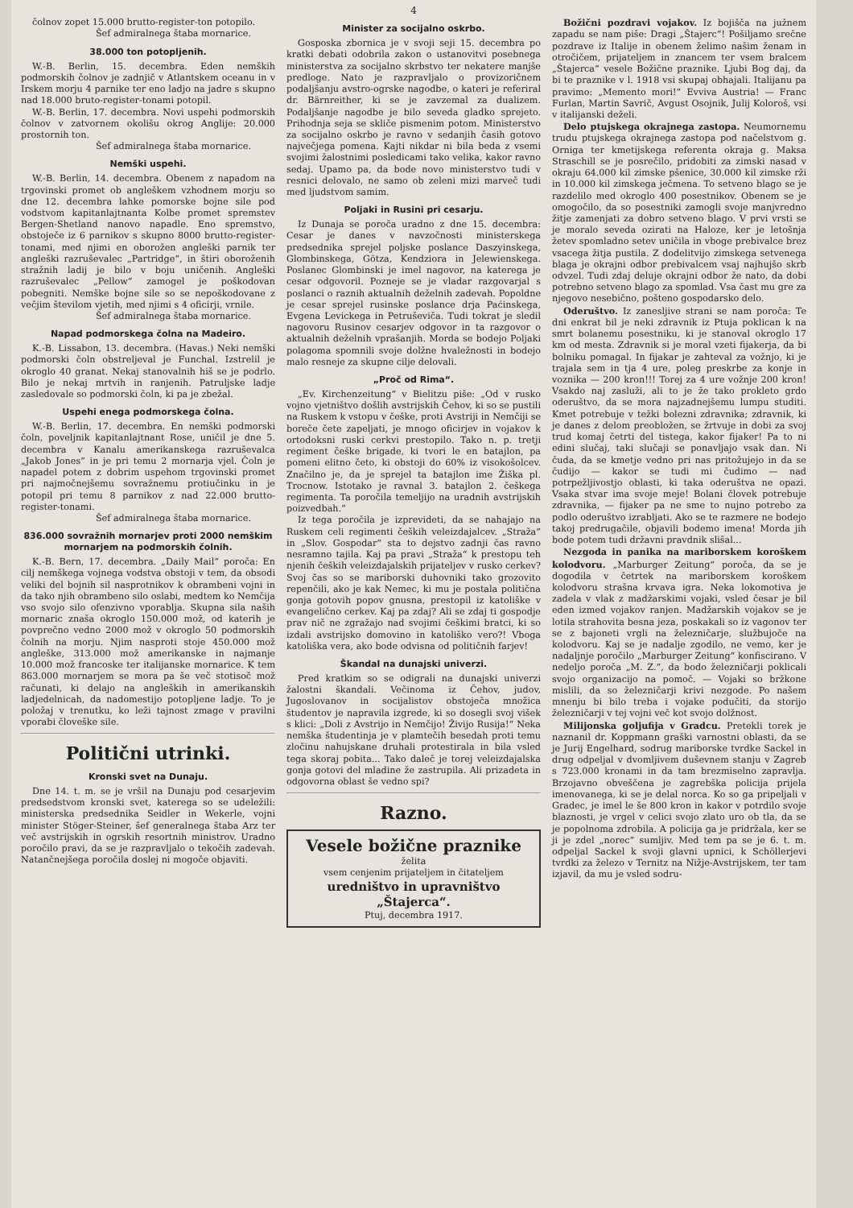4
čolnov zopet 15.000 brutto-register-ton potopilo.
Šef admiralnega štaba mornarice.
38.000 ton potopljenih.
W.-B. Berlin, 15. decembra. Eden nemških podmorskih čolnov je zadnjič v Atlantskem oceanu in v Irskem morju 4 parnike ter eno ladjo na jadre s skupno nad 18.000 bruto-register-tonami potopil.
W.-B. Berlin, 17. decembra. Novi uspehi podmorskih čolnov v zatvornem okolišu okrog Anglije: 20.000 prostornih ton.
Šef admiralnega štaba mornarice.
Nemški uspehi.
W.-B. Berlin, 14. decembra. Obenem z napadom na trgovinski promet ob angleškem vzhodnem morju so dne 12. decembra lahke pomorske bojne sile pod vodstvom kapitanlajtnanta Kolbe promet spremstev Bergen-Shetland nanovo napadle. Eno spremstvo, obstoječe iz 6 parnikov s skupno 8000 brutto-register-tonami, med njimi en oborožen angleški parnik ter angleški razruševalec „Partridge“, in štiri oboroženih stražnih ladij je bilo v boju uničenih. Angleški razruševalec „Pellow“ zamogel je poškodovan pobegniti. Nemške bojne sile so se nepoškodovane z večjim številom vjetih, med njimi s 4 oficirji, vrnile.
Šef admiralnega štaba mornarice.
Napad podmorskega čolna na Madeiro.
K.-B. Lissabon, 13. decembra. (Havas.) Neki nemški podmorski čoln obstreljeval je Funchal. Izstrelil je okroglo 40 granat. Nekaj stanovalnih hiš se je podrlo. Bilo je nekaj mrtvih in ranjenih. Patruljske ladje zasledovale so podmorski čoln, ki pa je zbežal.
Uspehi enega podmorskega čolna.
W.-B. Berlin, 17. decembra. En nemški podmorski čoln, poveljnik kapitanlajtnant Rose, uničil je dne 5. decembra v Kanalu amerikanskega razruševalca „Jakob Jones“ in je pri temu 2 mornarja vjel. Čoln je napadel potem z dobrim uspehom trgovinski promet pri najmočnejšemu sovražnemu protiučinku in je potopil pri temu 8 parnikov z nad 22.000 brutto-register-tonami.
Šef admiralnega štaba mornarice.
836.000 sovražnih mornarjev proti 2000 nemškim mornarjem na podmorskih čolnih.
K.-B. Bern, 17. decembra. „Daily Mail“ poroča: En cilj nemškega vojnega vodstva obstoji v tem, da obsodi veliki del bojnih sil nasprotnikov k obrambeni vojni in da tako njih obrambeno silo oslabi, medtem ko Nemčija vso svojo silo ofenzivno vporablja. Skupna sila naših mornaric znaša okroglo 150.000 mož, od katerih je povprečno vedno 2000 mož v okroglo 50 podmorskih čolnih na morju. Njim nasproti stoje 450.000 mož angleške, 313.000 mož amerikanske in najmanje 10.000 mož francoske ter italijanske mornarice. K tem 863.000 mornarjem se mora pa še več stotisoč mož računati, ki delajo na angleških in amerikanskih ladjedelnicah, da nadomestijo potopljene ladje. To je položaj v trenutku, ko leži tajnost zmage v pravilni vporabi človeške sile.
Politični utrinki.
Kronski svet na Dunaju.
Dne 14. t. m. se je vršil na Dunaju pod cesarjevim predsedstvom kronski svet, katerega so se udeležili: ministerska predsednika Seidler in Wekerle, vojni minister Stöger-Steiner, šef generalnega štaba Arz ter več avstrijskih in ogrskih resortnih ministrov. Uradno poročilo pravi, da se je razpravljalo o tekočih zadevah. Natančnejšega poročila doslej ni mogoče objaviti.
Minister za socijalno oskrbo.
Gosposka zbornica je v svoji seji 15. decembra po kratki debati odobrila zakon o ustanovitvi posebnega ministerstva za socijalno skrbstvo ter nekatere manjše predloge. Nato je razpravljalo o provizoričnem podaljšanju avstro-ogrske nagodbe, o kateri je referiral dr. Bärnreither, ki se je zavzemal za dualizem. Podaljšanje nagodbe je bilo seveda gladko sprejeto. Prihodnja seja se skliče pismenim potom. Ministerstvo za socijalno oskrbo je ravno v sedanjih časih gotovo največjega pomena. Kajti nikdar ni bila beda z vsemi svojimi žalostnimi posledicami tako velika, kakor ravno sedaj. Upamo pa, da bode novo ministerstvo tudi v resnici delovalo, ne samo ob zeleni mizi marveč tudi med ljudstvom samim.
Poljaki in Rusini pri cesarju.
Iz Dunaja se poroča uradno z dne 15. decembra: Cesar je danes v navzočnosti ministerskega predsednika sprejel poljske poslance Daszyinskega, Glombinskega, Götza, Kendziora in Jelewienskega. Poslanec Glombinski je imel nagovor, na katerega je cesar odgovoril. Pozneje se je vladar razgovarjal s poslanci o raznih aktualnih deželnih zadevah. Popoldne je cesar sprejel rusinske poslance drja Paćinskega, Evgena Levickega in Petruševiča. Tudi tokrat je sledil nagovoru Rusinov cesarjev odgovor in ta razgovor o aktualnih deželnih vprašanjih. Morda se bodejo Poljaki polagoma spomnili svoje dolžne hvaležnosti in bodejo malo resneje za skupne cilje delovali.
„Proč od Rima“.
„Ev. Kirchenzeitung“ v Bielitzu piše: „Od v rusko vojno vjetništvo došlih avstrijskih Čehov, ki so se pustili na Ruskem k vstopu v češke, proti Avstriji in Nemčiji se boreče čete zapeljati, je mnogo oficirjev in vojakov k ortodoksni ruski cerkvi prestopilo. Tako n. p. tretji regiment češke brigade, ki tvori le en batajlon, pa pomeni elitno četo, ki obstoji do 60% iz visokošolcev. Značilno je, da je sprejel ta batajlon ime Žiška pl. Trocnow. Istotako je ravnal 3. batajlon 2. češkega regimenta. Ta poročila temeljijo na uradnih avstrijskih poizvedbah.“
Iz tega poročila je izprevideti, da se nahajajo na Ruskem celi regimenti čeških veleizdajalcev. „Straža“ in „Slov. Gospodar“ sta to dejstvo zadnji čas ravno nesramno tajila. Kaj pa pravi „Straža“ k prestopu teh njenih čeških veleizdajalskih prijateljev v rusko cerkev? Svoj čas so se mariborski duhovniki tako grozovito repenčili, ako je kak Nemec, ki mu je postala politična gonja gotovih popov gnusna, prestopil iz katoliške v evangelično cerkev. Kaj pa zdaj? Ali se zdaj ti gospodje prav nič ne zgražajo nad svojimi češkimi bratci, ki so izdali avstrijsko domovino in katoliško vero?! Vboga katoliška vera, ako bode odvisna od političnih farjev!
Škandal na dunajski univerzi.
Pred kratkim so se odigrali na dunajski univerzi žalostni škandali. Večinoma iz Čehov, judov, Jugoslovanov in socijalistov obstoječa množica študentov je napravila izgrede, ki so dosegli svoj višek s klici: „Doli z Avstrijo in Nemčijo! Živijo Rusija!“ Neka nemška študentinja je v plamtečih besedah proti temu zločinu nahujskane druhali protestirala in bila vsled tega skoraj pobita... Tako daleč je torej veleizdajalska gonja gotovi del mladine že zastrupila. Ali prizadeta in odgovorna oblast še vedno spi?
Razno.
Vesele božične praznike
želita
vsem cenjenim prijateljem in čitateljem
uredništvo in upravništvo „Štajerca“.
Ptuj, decembra 1917.
Božični pozdravi vojakov. Iz bojišča na južnem zapadu se nam piše: Dragi „Štajerc“! Pošiljamo srečne pozdrave iz Italije in obenem želimo našim ženam in otročičem, prijateljem in znancem ter vsem bralcem „Štajerca“ vesele Božične praznike. Ljubi Bog daj, da bi te praznike v l. 1918 vsi skupaj obhajali. Italijanu pa pravimo: „Memento mori!“ Evviva Austria! — Franc Furlan, Martin Savrič, Avgust Osojnik, Julij Koloroš, vsi v italijanski deželi.
Delo ptujskega okrajnega zastopa. Neumornemu trudu ptujskega okrajnega zastopa pod načelstvom g. Orniga ter kmetijskega referenta okraja g. Maksa Straschill se je posrečilo, pridobiti za zimski nasad v okraju 64.000 kil zimske pšenice, 30.000 kil zimske rži in 10.000 kil zimskega ječmena. To setveno blago se je razdelilo med okroglo 400 posestnikov. Obenem se je omogočilo, da so posestniki zamogli svoje manjvredno žitje zamenjati za dobro setveno blago. V prvi vrsti se je moralo seveda ozirati na Haloze, ker je letošnja žetev spomladno setev uničila in vboge prebivalce brez vsacega žitja pustila. Z dodelitvijo zimskega setvenega blaga je okrajni odbor prebivalcem vsaj najhujšo skrb odvzel. Tudi zdaj deluje okrajni odbor že nato, da dobi potrebno setveno blago za spomlad. Vsa čast mu gre za njegovo nesebično, pošteno gospodarsko delo.
Oderuštvo. Iz zanesljive strani se nam poroča: Te dni enkrat bil je neki zdravnik iz Ptuja poklican k na smrt bolanemu posestniku, ki je stanoval okroglo 17 km od mesta. Zdravnik si je moral vzeti fijakerja, da bi bolniku pomagal. In fijakar je zahteval za vožnjo, ki je trajala sem in tja 4 ure, poleg preskrbe za konje in voznika — 200 kron!!! Torej za 4 ure vožnje 200 kron! Vsakdo naj zasluži, ali to je že tako prokleto grdo oderuštvo, da se mora najzadnejšemu lumpu studiti. Kmet potrebuje v težki bolezni zdravnika; zdravnik, ki je danes z delom preobložen, se žrtvuje in dobi za svoj trud komaj četrti del tistega, kakor fijaker! Pa to ni edini slučaj, taki slučaji se ponavljajo vsak dan. Ni čuda, da se kmetje vedno pri nas pritožujejo in da se čudijo — kakor se tudi mi čudimo — nad potrpežljivostjo oblasti, ki taka oderuštva ne opazi. Vsaka stvar ima svoje meje! Bolani človek potrebuje zdravnika, — fijaker pa ne sme to nujno potrebo za podlo oderuštvo izrabljati. Ako se te razmere ne bodejo takoj predrugačile, objavili bodemo imena! Morda jih bode potem tudi državni pravdnik slišal...
Nezgoda in panika na mariborskem koroškem kolodvoru. „Marburger Zeitung“ poroča, da se je dogodila v četrtek na mariborskem koroškem kolodvoru strašna krvava igra. Neka lokomotiva je zadela v vlak z madžarskimi vojaki, vsled česar je bil eden izmed vojakov ranjen. Madžarskih vojakov se je lotila strahovita besna jeza, poskakali so iz vagonov ter se z bajoneti vrgli na železničarje, službujoče na kolodvoru. Kaj se je nadalje zgodilo, ne vemo, ker je nadaljnje poročilo „Marburger Zeitung“ konfiscirano. V nedeljo poroča „M. Z.“, da bodo železničarji poklicali svojo organizacijo na pomoč. — Vojaki so bržkone mislili, da so železničarji krivi nezgode. Po našem mnenju bi bilo treba i vojake podučiti, da storijo železničarji v tej vojni več kot svojo dolžnost.
Milijonska goljufija v Gradcu. Pretekli torek je naznanil dr. Koppmann graški varnostni oblasti, da se je Jurij Engelhard, sodrug mariborske tvrdke Sackel in drug odpeljal v dvomljivem duševnem stanju v Zagreb s 723.000 kronami in da tam brezmiselno zapravlja. Brzojavno obveščena je zagrebška policija prijela imenovanega, ki se je delal norca. Ko so ga pripeljali v Gradec, je imel le še 800 kron in kakor v potrdilo svoje blaznosti, je vrgel v celici svojo zlato uro ob tla, da se je popolnoma zdrobila. A policija ga je pridržala, ker se ji je zdel „norec“ sumljiv. Med tem pa se je 6. t. m. odpeljal Sackel k svoji glavni upnici, k Schöllerjevi tvrdki za železo v Ternitz na Nižje-Avstrijskem, ter tam izjavil, da mu je vsled sodru-